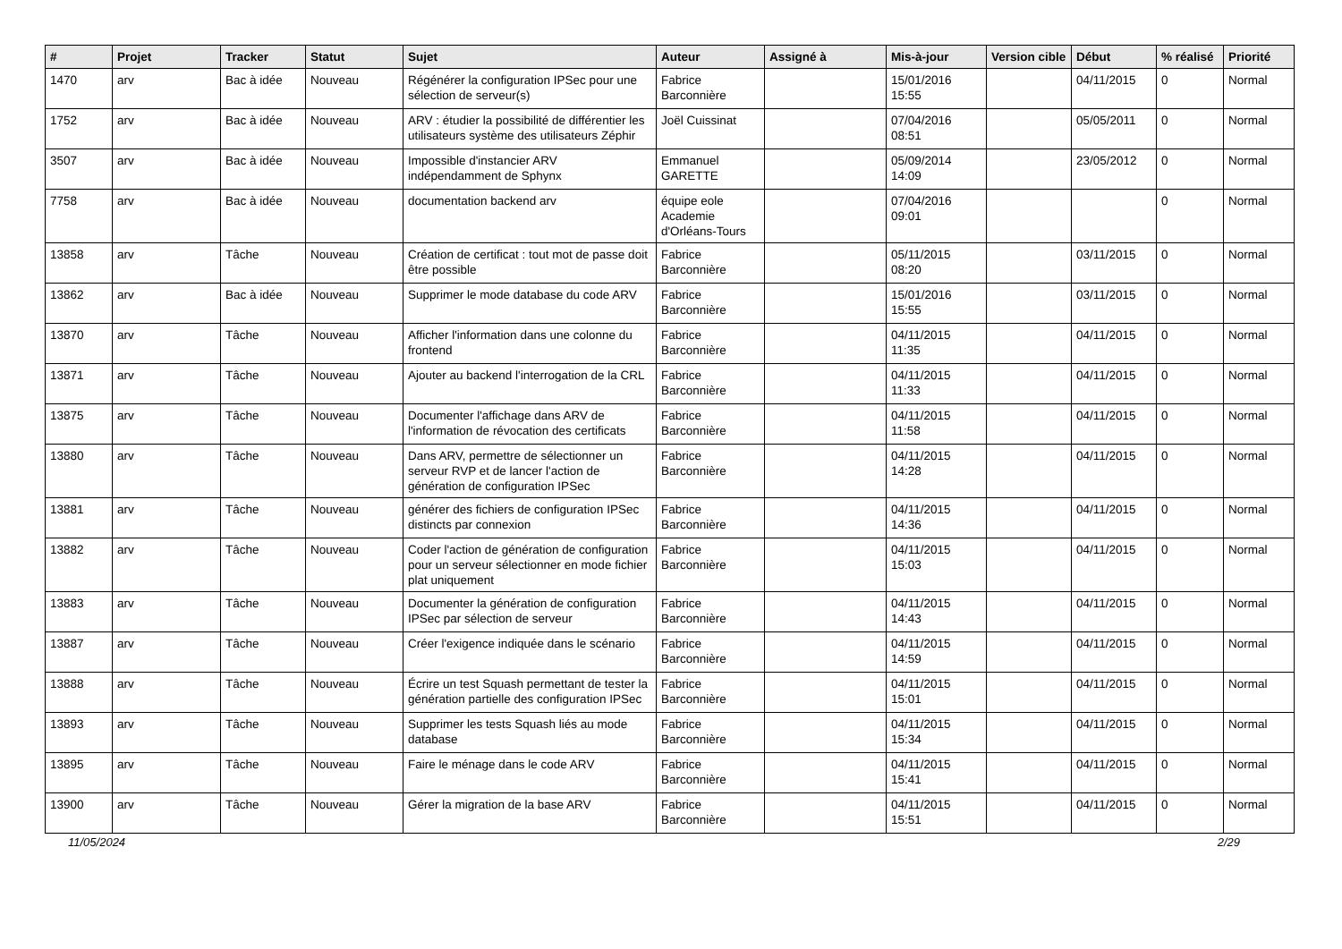| # | Projet | Tracker | Statut | Sujet | Auteur | Assigné à | Mis-à-jour | Version cible | Début | % réalisé | Priorité |
| --- | --- | --- | --- | --- | --- | --- | --- | --- | --- | --- | --- |
| 1470 | arv | Bac à idée | Nouveau | Régénérer la configuration IPSec pour une sélection de serveur(s) | Fabrice Barconnière | | 15/01/2016 15:55 | | 04/11/2015 | 0 | Normal |
| 1752 | arv | Bac à idée | Nouveau | ARV : étudier la possibilité de différentier les utilisateurs système des utilisateurs Zéphir | Joël Cuissinat | | 07/04/2016 08:51 | | 05/05/2011 | 0 | Normal |
| 3507 | arv | Bac à idée | Nouveau | Impossible d'instancier ARV indépendamment de Sphynx | Emmanuel GARETTE | | 05/09/2014 14:09 | | 23/05/2012 | 0 | Normal |
| 7758 | arv | Bac à idée | Nouveau | documentation backend arv | équipe eole Academie d'Orléans-Tours | | 07/04/2016 09:01 | | | 0 | Normal |
| 13858 | arv | Tâche | Nouveau | Création de certificat : tout mot de passe doit être possible | Fabrice Barconnière | | 05/11/2015 08:20 | | 03/11/2015 | 0 | Normal |
| 13862 | arv | Bac à idée | Nouveau | Supprimer le mode database du code ARV | Fabrice Barconnière | | 15/01/2016 15:55 | | 03/11/2015 | 0 | Normal |
| 13870 | arv | Tâche | Nouveau | Afficher l'information dans une colonne du frontend | Fabrice Barconnière | | 04/11/2015 11:35 | | 04/11/2015 | 0 | Normal |
| 13871 | arv | Tâche | Nouveau | Ajouter au backend l'interrogation de la CRL | Fabrice Barconnière | | 04/11/2015 11:33 | | 04/11/2015 | 0 | Normal |
| 13875 | arv | Tâche | Nouveau | Documenter l'affichage dans ARV de l'information de révocation des certificats | Fabrice Barconnière | | 04/11/2015 11:58 | | 04/11/2015 | 0 | Normal |
| 13880 | arv | Tâche | Nouveau | Dans ARV, permettre de sélectionner un serveur RVP et de lancer l'action de génération de configuration IPSec | Fabrice Barconnière | | 04/11/2015 14:28 | | 04/11/2015 | 0 | Normal |
| 13881 | arv | Tâche | Nouveau | générer des fichiers de configuration IPSec distincts par connexion | Fabrice Barconnière | | 04/11/2015 14:36 | | 04/11/2015 | 0 | Normal |
| 13882 | arv | Tâche | Nouveau | Coder l'action de génération de configuration pour un serveur sélectionner en mode fichier plat uniquement | Fabrice Barconnière | | 04/11/2015 15:03 | | 04/11/2015 | 0 | Normal |
| 13883 | arv | Tâche | Nouveau | Documenter la génération de configuration IPSec par sélection de serveur | Fabrice Barconnière | | 04/11/2015 14:43 | | 04/11/2015 | 0 | Normal |
| 13887 | arv | Tâche | Nouveau | Créer l'exigence indiquée dans le scénario | Fabrice Barconnière | | 04/11/2015 14:59 | | 04/11/2015 | 0 | Normal |
| 13888 | arv | Tâche | Nouveau | Écrire un test Squash permettant de tester la génération partielle des configuration IPSec | Fabrice Barconnière | | 04/11/2015 15:01 | | 04/11/2015 | 0 | Normal |
| 13893 | arv | Tâche | Nouveau | Supprimer les tests Squash liés au mode database | Fabrice Barconnière | | 04/11/2015 15:34 | | 04/11/2015 | 0 | Normal |
| 13895 | arv | Tâche | Nouveau | Faire le ménage dans le code ARV | Fabrice Barconnière | | 04/11/2015 15:41 | | 04/11/2015 | 0 | Normal |
| 13900 | arv | Tâche | Nouveau | Gérer la migration de la base ARV | Fabrice Barconnière | | 04/11/2015 15:51 | | 04/11/2015 | 0 | Normal |
11/05/2024 2/29